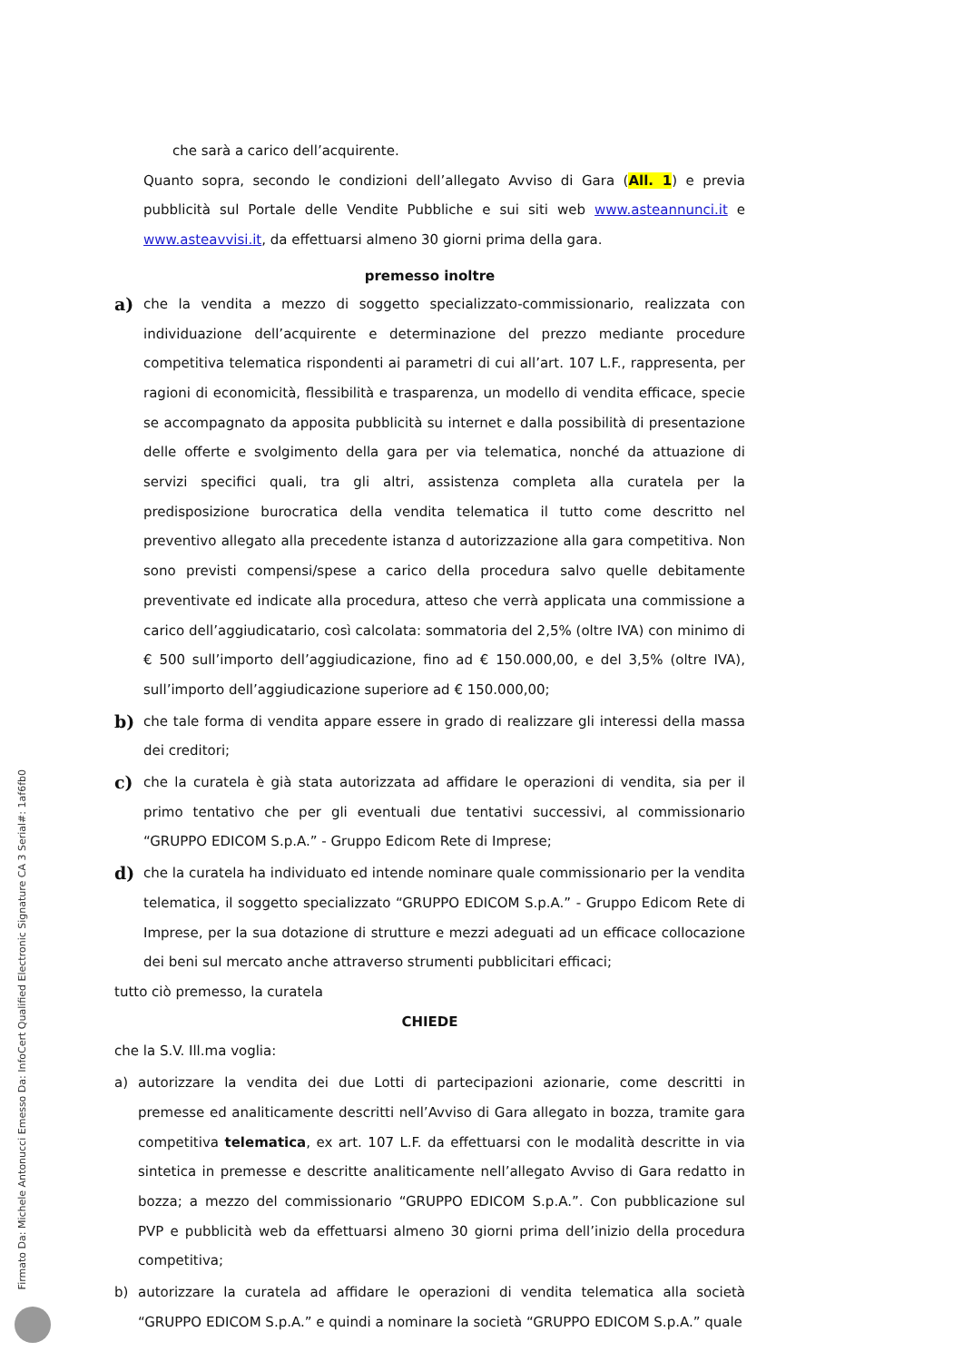che sarà a carico dell’acquirente.
Quanto sopra, secondo le condizioni dell’allegato Avviso di Gara (All. 1) e previa pubblicità sul Portale delle Vendite Pubbliche e sui siti web www.asteannunci.it e www.asteavvisi.it, da effettuarsi almeno 30 giorni prima della gara.
premesso inoltre
a)
che la vendita a mezzo di soggetto specializzato-commissionario, realizzata con individuazione dell’acquirente e determinazione del prezzo mediante procedure competitiva telematica rispondenti ai parametri di cui all’art. 107 L.F., rappresenta, per ragioni di economicità, flessibilità e trasparenza, un modello di vendita efficace, specie se accompagnato da apposita pubblicità su internet e dalla possibilità di presentazione delle offerte e svolgimento della gara per via telematica, nonché da attuazione di servizi specifici quali, tra gli altri, assistenza completa alla curatela per la predisposizione burocratica della vendita telematica il tutto come descritto nel preventivo allegato alla precedente istanza d autorizzazione alla gara competitiva. Non sono previsti compensi/spese a carico della procedura salvo quelle debitamente preventivate ed indicate alla procedura, atteso che verrà applicata una commissione a carico dell’aggiudicatario, così calcolata: sommatoria del 2,5% (oltre IVA) con minimo di € 500 sull’importo dell’aggiudicazione, fino ad € 150.000,00, e del 3,5% (oltre IVA), sull’importo dell’aggiudicazione superiore ad € 150.000,00;
b)
che tale forma di vendita appare essere in grado di realizzare gli interessi della massa dei creditori;
c)
che la curatela è già stata autorizzata ad affidare le operazioni di vendita, sia per il primo tentativo che per gli eventuali due tentativi successivi, al commissionario “GRUPPO EDICOM S.p.A.” - Gruppo Edicom Rete di Imprese;
d)
che la curatela ha individuato ed intende nominare quale commissionario per la vendita telematica, il soggetto specializzato “GRUPPO EDICOM S.p.A.” - Gruppo Edicom Rete di Imprese, per la sua dotazione di strutture e mezzi adeguati ad un efficace collocazione dei beni sul mercato anche attraverso strumenti pubblicitari efficaci;
tutto ciò premesso, la curatela
CHIEDE
che la S.V. Ill.ma voglia:
a) autorizzare la vendita dei due Lotti di partecipazioni azionarie, come descritti in premesse ed analiticamente descritti nell’Avviso di Gara allegato in bozza, tramite gara competitiva telematica, ex art. 107 L.F. da effettuarsi con le modalità descritte in via sintetica in premesse e descritte analiticamente nell’allegato Avviso di Gara redatto in bozza; a mezzo del commissionario “GRUPPO EDICOM S.p.A.”. Con pubblicazione sul PVP e pubblicità web da effettuarsi almeno 30 giorni prima dell’inizio della procedura competitiva;
b) autorizzare la curatela ad affidare le operazioni di vendita telematica alla società “GRUPPO EDICOM S.p.A.” e quindi a nominare la società “GRUPPO EDICOM S.p.A.” quale
Firmato Da: Michele Antonucci Emesso Da: InfoCert Qualified Electronic Signature CA 3 Serial#: 1af6fb0